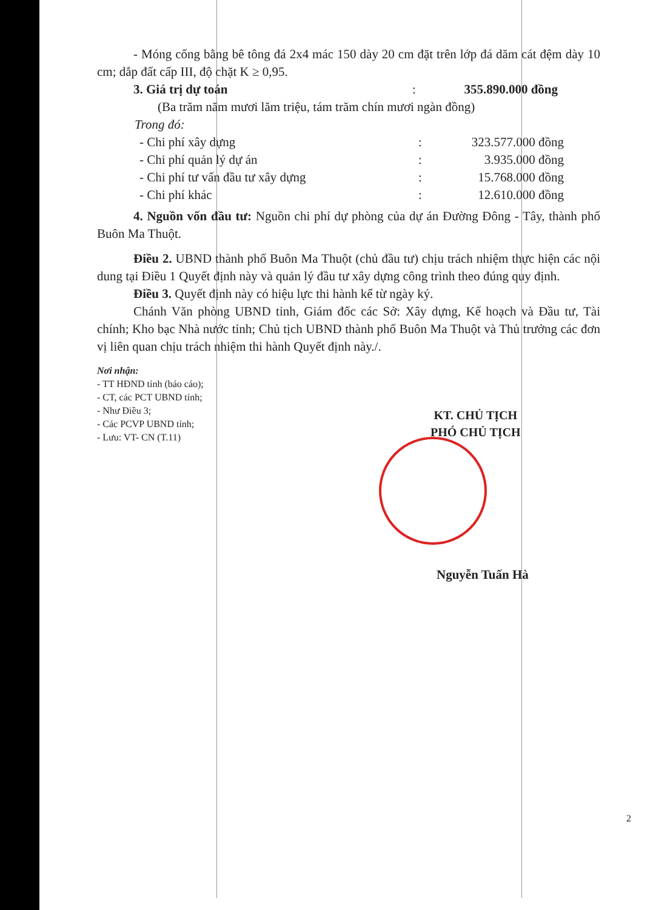- Móng cống bằng bê tông đá 2x4 mác 150 dày 20 cm đặt trên lớp đá dăm cát đệm dày 10 cm; dắp đất cấp III, độ chặt K ≥ 0,95.
3. Giá trị dự toán : 355.890.000 đồng
(Ba trăm năm mươi lăm triệu, tám trăm chín mươi ngàn đồng)
Trong đó:
- Chi phí xây dựng : 323.577.000 đồng
- Chi phí quản lý dự án : 3.935.000 đồng
- Chi phí tư vấn đầu tư xây dựng : 15.768.000 đồng
- Chi phí khác : 12.610.000 đồng
4. Nguồn vốn đầu tư: Nguồn chi phí dự phòng của dự án Đường Đông - Tây, thành phố Buôn Ma Thuột.
Điều 2. UBND thành phố Buôn Ma Thuột (chủ đầu tư) chịu trách nhiệm thực hiện các nội dung tại Điều 1 Quyết định này và quản lý đầu tư xây dựng công trình theo đúng quy định.
Điều 3. Quyết định này có hiệu lực thi hành kể từ ngày ký.
Chánh Văn phòng UBND tỉnh, Giám đốc các Sở: Xây dựng, Kế hoạch và Đầu tư, Tài chính; Kho bạc Nhà nước tỉnh; Chủ tịch UBND thành phố Buôn Ma Thuột và Thủ trưởng các đơn vị liên quan chịu trách nhiệm thi hành Quyết định này./.
Nơi nhận:
- TT HĐND tỉnh (báo cáo);
- CT, các PCT UBND tỉnh;
- Như Điều 3;
- Các PCVP UBND tỉnh;
- Lưu: VT- CN (T.11)
KT. CHỦ TỊCH
PHÓ CHỦ TỊCH
Nguyễn Tuấn Hà
2